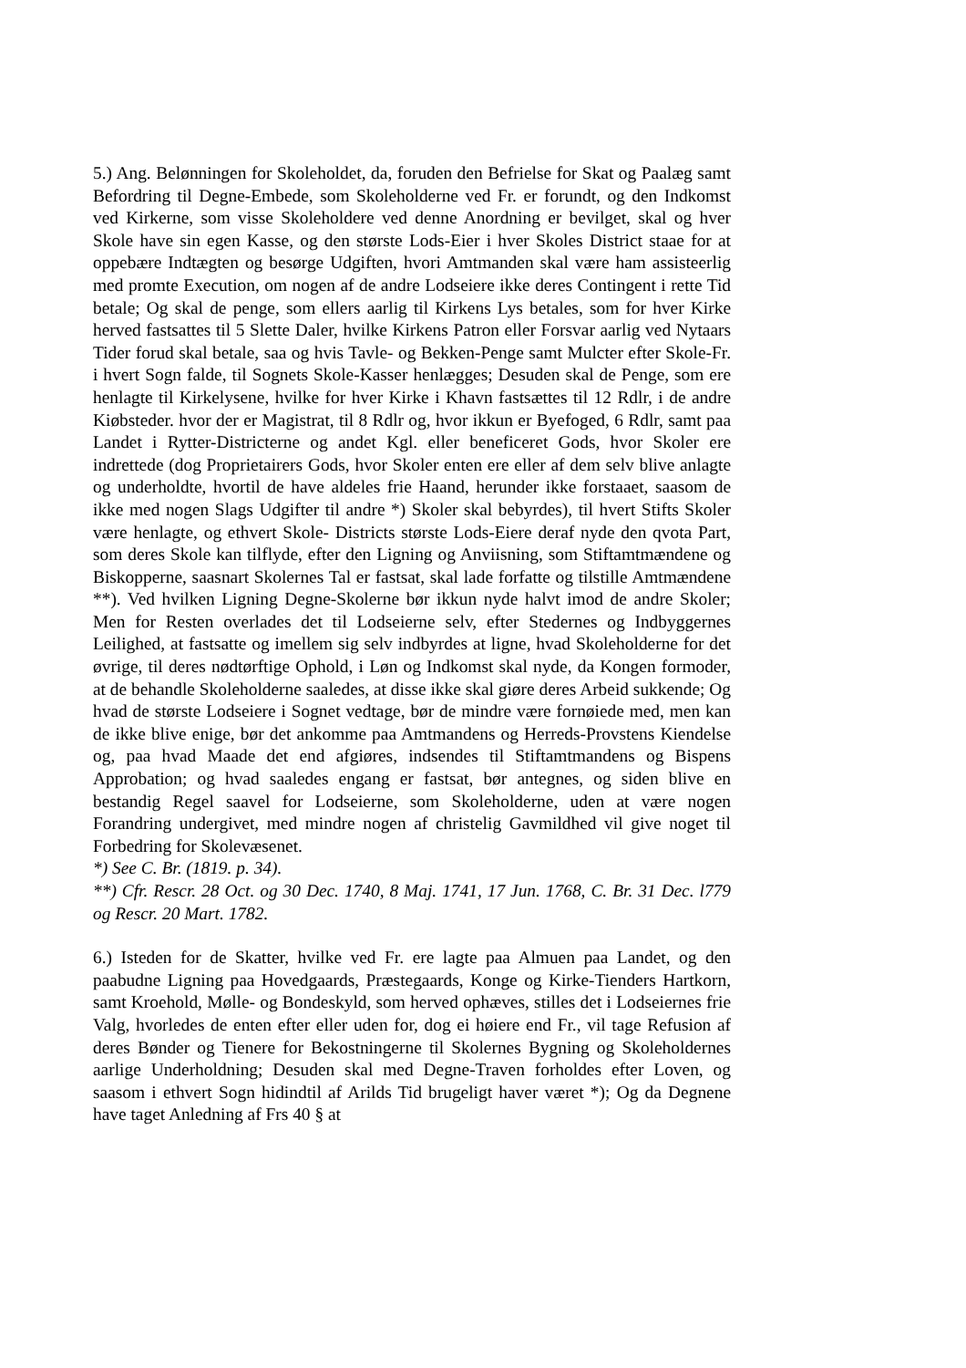5.) Ang. Belønningen for Skoleholdet, da, foruden den Befrielse for Skat og Paalæg samt Befordring til Degne-Embede, som Skoleholderne ved Fr. er forundt, og den Indkomst ved Kirkerne, som visse Skoleholdere ved denne Anordning er bevilget, skal og hver Skole have sin egen Kasse, og den største Lods-Eier i hver Skoles District staae for at oppebære Indtægten og besørge Udgiften, hvori Amtmanden skal være ham assisteerlig med promte Execution, om nogen af de andre Lodseiere ikke deres Contingent i rette Tid betale; Og skal de penge, som ellers aarlig til Kirkens Lys betales, som for hver Kirke herved fastsattes til 5 Slette Daler, hvilke Kirkens Patron eller Forsvar aarlig ved Nytaars Tider forud skal betale, saa og hvis Tavle- og Bekken-Penge samt Mulcter efter Skole-Fr. i hvert Sogn falde, til Sognets Skole-Kasser henlægges; Desuden skal de Penge, som ere henlagte til Kirkelysene, hvilke for hver Kirke i Khavn fastsættes til 12 Rdlr, i de andre Kiøbsteder. hvor der er Magistrat, til 8 Rdlr og, hvor ikkun er Byefoged, 6 Rdlr, samt paa Landet i Rytter-Districterne og andet Kgl. eller beneficeret Gods, hvor Skoler ere indrettede (dog Proprietairers Gods, hvor Skoler enten ere eller af dem selv blive anlagte og underholdte, hvortil de have aldeles frie Haand, herunder ikke forstaaet, saasom de ikke med nogen Slags Udgifter til andre *) Skoler skal bebyrdes), til hvert Stifts Skoler være henlagte, og ethvert Skole- Districts største Lods-Eiere deraf nyde den qvota Part, som deres Skole kan tilflyde, efter den Ligning og Anviisning, som Stiftamtmændene og Biskopperne, saasnart Skolernes Tal er fastsat, skal lade forfatte og tilstille Amtmændene **). Ved hvilken Ligning Degne-Skolerne bør ikkun nyde halvt imod de andre Skoler; Men for Resten overlades det til Lodseierne selv, efter Stedernes og Indbyggernes Leilighed, at fastsatte og imellem sig selv indbyrdes at ligne, hvad Skoleholderne for det øvrige, til deres nødtørftige Ophold, i Løn og Indkomst skal nyde, da Kongen formoder, at de behandle Skoleholderne saaledes, at disse ikke skal giøre deres Arbeid sukkende; Og hvad de største Lodseiere i Sognet vedtage, bør de mindre være fornøiede med, men kan de ikke blive enige, bør det ankomme paa Amtmandens og Herreds-Provstens Kiendelse og, paa hvad Maade det end afgiøres, indsendes til Stiftamtmandens og Bispens Approbation; og hvad saaledes engang er fastsat, bør antegnes, og siden blive en bestandig Regel saavel for Lodseierne, som Skoleholderne, uden at være nogen Forandring undergivet, med mindre nogen af christelig Gavmildhed vil give noget til Forbedring for Skolevæsenet.
*) See C. Br. (1819. p. 34).
**) Cfr. Rescr. 28 Oct. og 30 Dec. 1740, 8 Maj. 1741, 17 Jun. 1768, C. Br. 31 Dec. l779 og Rescr. 20 Mart. 1782.
6.) Isteden for de Skatter, hvilke ved Fr. ere lagte paa Almuen paa Landet, og den paabudne Ligning paa Hovedgaards, Præstegaards, Konge og Kirke-Tienders Hartkorn, samt Kroehold, Mølle- og Bondeskyld, som herved ophæves, stilles det i Lodseiernes frie Valg, hvorledes de enten efter eller uden for, dog ei høiere end Fr., vil tage Refusion af deres Bønder og Tienere for Bekostningerne til Skolernes Bygning og Skoleholdernes aarlige Underholdning; Desuden skal med Degne-Traven forholdes efter Loven, og saasom i ethvert Sogn hidindtil af Arilds Tid brugeligt haver været *); Og da Degnene have taget Anledning af Frs 40 § at